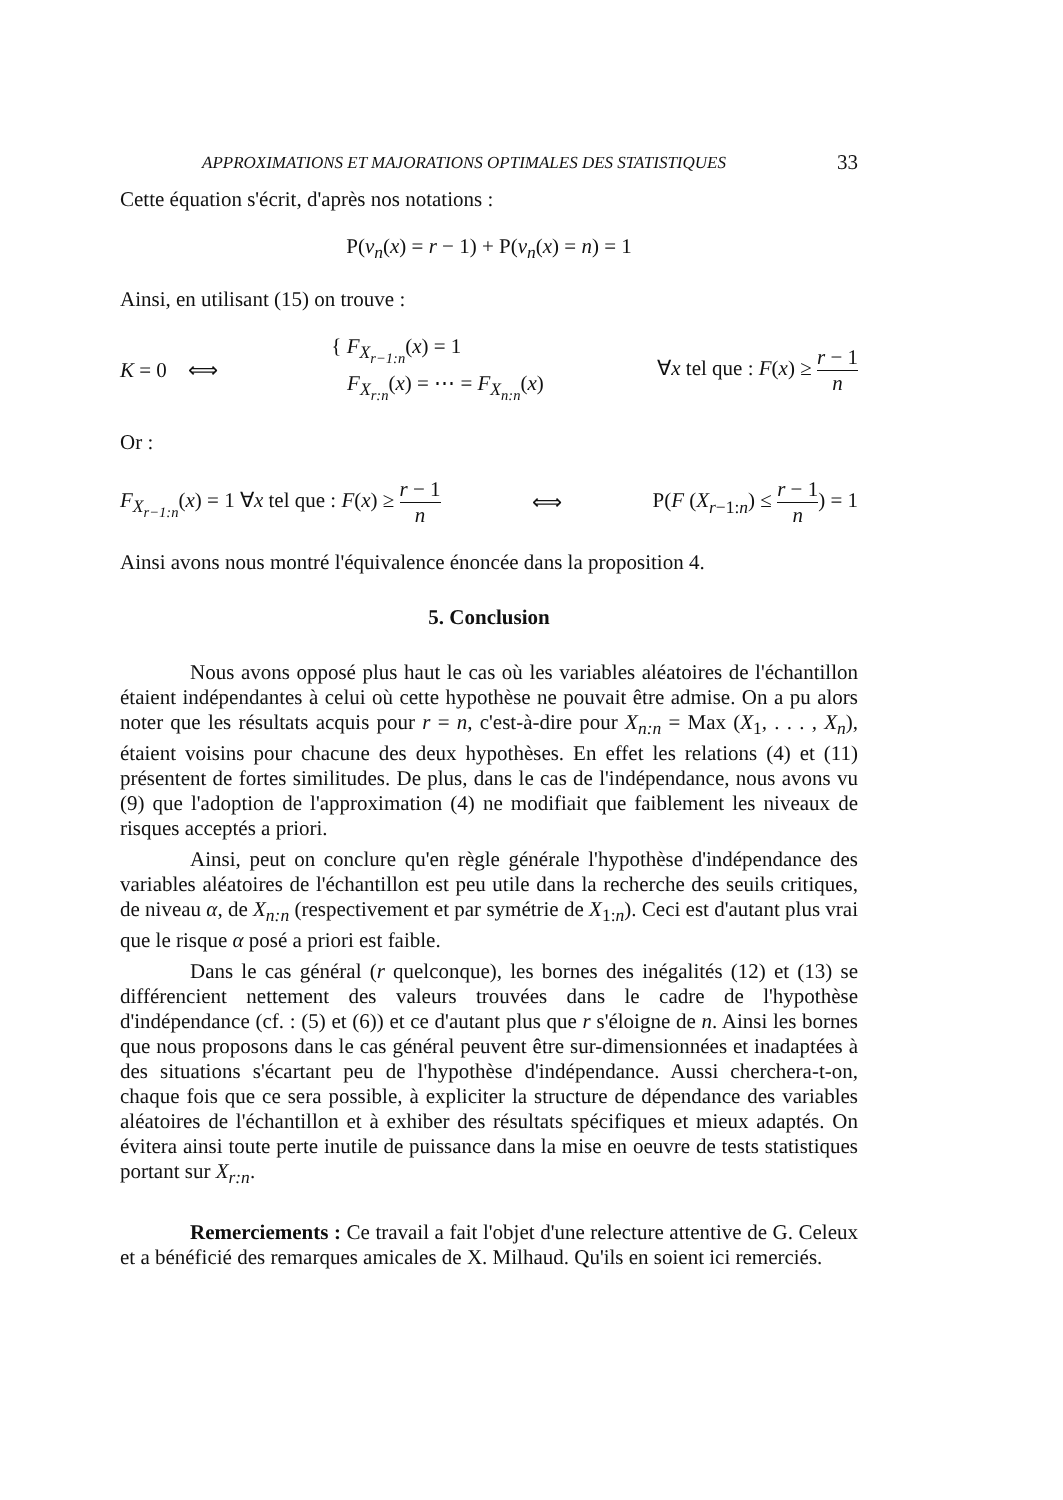APPROXIMATIONS ET MAJORATIONS OPTIMALES DES STATISTIQUES 33
Cette équation s'écrit, d'après nos notations :
P(ν<sub>n</sub>(x) = r − 1) + P(ν<sub>n</sub>(x) = n) = 1
Ainsi, en utilisant (15) on trouve :
K = 0 ⟺ { F<sub>X<sub>r−1:n</sub></sub>(x) = 1
F<sub>X<sub>r:n</sub></sub>(x) = ⋯ = F<sub>X<sub>n:n</sub></sub>(x) ∀x tel que : F(x) ≥ r − 1 n
Or :
F<sub>X<sub>r−1:n</sub></sub>(x) = 1 ∀x tel que : F(x) ≥ r − 1 n ⟺ P(F (X<sub>r−1:n</sub>) ≤ r − 1 n) = 1
Ainsi avons nous montré l'équivalence énoncée dans la proposition 4.
5. Conclusion
Nous avons opposé plus haut le cas où les variables aléatoires de l'échantillon étaient indépendantes à celui où cette hypothèse ne pouvait être admise. On a pu alors noter que les résultats acquis pour r = n, c'est-à-dire pour X<sub>n:n</sub> = Max (X<sub>1</sub>, . . . , X<sub>n</sub>), étaient voisins pour chacune des deux hypothèses. En effet les relations (4) et (11) présentent de fortes similitudes. De plus, dans le cas de l'indépendance, nous avons vu (9) que l'adoption de l'approximation (4) ne modifiait que faiblement les niveaux de risques acceptés a priori.
Ainsi, peut on conclure qu'en règle générale l'hypothèse d'indépendance des variables aléatoires de l'échantillon est peu utile dans la recherche des seuils critiques, de niveau α, de X<sub>n:n</sub> (respectivement et par symétrie de X<sub>1:n</sub>). Ceci est d'autant plus vrai que le risque α posé a priori est faible.
Dans le cas général (r quelconque), les bornes des inégalités (12) et (13) se différencient nettement des valeurs trouvées dans le cadre de l'hypothèse d'indépendance (cf. : (5) et (6)) et ce d'autant plus que r s'éloigne de n. Ainsi les bornes que nous proposons dans le cas général peuvent être sur-dimensionnées et inadaptées à des situations s'écartant peu de l'hypothèse d'indépendance. Aussi cherchera-t-on, chaque fois que ce sera possible, à expliciter la structure de dépendance des variables aléatoires de l'échantillon et à exhiber des résultats spécifiques et mieux adaptés. On évitera ainsi toute perte inutile de puissance dans la mise en oeuvre de tests statistiques portant sur X<sub>r:n</sub>.
Remerciements : Ce travail a fait l'objet d'une relecture attentive de G. Celeux et a bénéficié des remarques amicales de X. Milhaud. Qu'ils en soient ici remerciés.